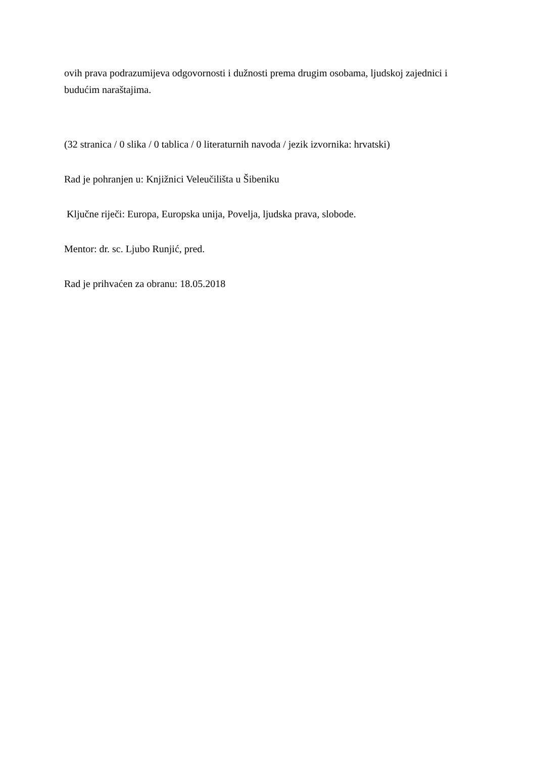ovih prava podrazumijeva odgovornosti i dužnosti prema drugim osobama, ljudskoj zajednici i budućim naraštajima.
(32 stranica / 0 slika / 0 tablica / 0 literaturnih navoda / jezik izvornika: hrvatski)
Rad je pohranjen u: Knjižnici Veleučilišta u Šibeniku
Ključne riječi: Europa, Europska unija, Povelja, ljudska prava, slobode.
Mentor: dr. sc. Ljubo Runjić, pred.
Rad je prihvaćen za obranu: 18.05.2018